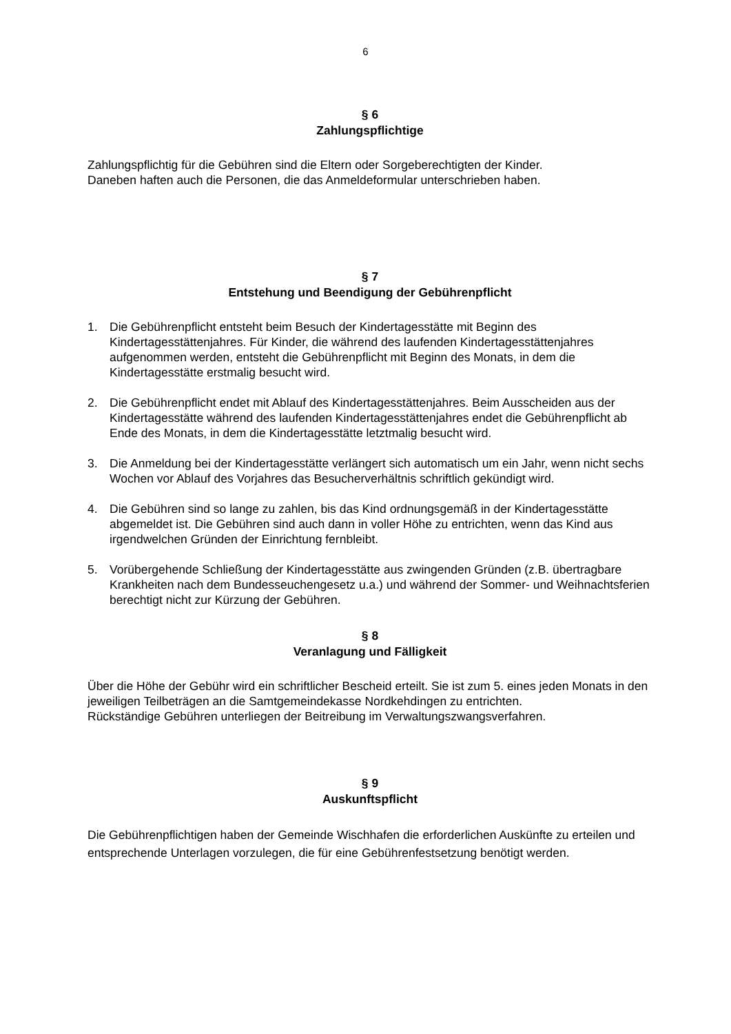6
§ 6
Zahlungspflichtige
Zahlungspflichtig für die Gebühren sind die Eltern oder Sorgeberechtigten der Kinder.
Daneben haften auch die Personen, die das Anmeldeformular unterschrieben haben.
§ 7
Entstehung und Beendigung der Gebührenpflicht
1. Die Gebührenpflicht entsteht beim Besuch der Kindertagesstätte mit Beginn des Kindertagesstättenjahres. Für Kinder, die während des laufenden Kindertagesstättenjahres aufgenommen werden, entsteht die Gebührenpflicht mit Beginn des Monats, in dem die Kindertagesstätte erstmalig besucht wird.
2. Die Gebührenpflicht endet mit Ablauf des Kindertagesstättenjahres. Beim Ausscheiden aus der Kindertagesstätte während des laufenden Kindertagesstättenjahres endet die Gebührenpflicht ab Ende des Monats, in dem die Kindertagesstätte letztmalig besucht wird.
3. Die Anmeldung bei der Kindertagesstätte verlängert sich automatisch um ein Jahr, wenn nicht sechs Wochen vor Ablauf des Vorjahres das Besucherverhältnis schriftlich gekündigt wird.
4. Die Gebühren sind so lange zu zahlen, bis das Kind ordnungsgemäß in der Kindertagesstätte abgemeldet ist. Die Gebühren sind auch dann in voller Höhe zu entrichten, wenn das Kind aus irgendwelchen Gründen der Einrichtung fernbleibt.
5. Vorübergehende Schließung der Kindertagesstätte aus zwingenden Gründen (z.B. übertragbare Krankheiten nach dem Bundesseuchengesetz u.a.) und während der Sommer- und Weihnachtsferien berechtigt nicht zur Kürzung der Gebühren.
§ 8
Veranlagung und Fälligkeit
Über die Höhe der Gebühr wird ein schriftlicher Bescheid erteilt. Sie ist zum 5. eines jeden Monats in den jeweiligen Teilbeträgen an die Samtgemeindekasse Nordkehdingen zu entrichten.
Rückständige Gebühren unterliegen der Beitreibung im Verwaltungszwangsverfahren.
§ 9
Auskunftspflicht
Die Gebührenpflichtigen haben der Gemeinde Wischhafen die erforderlichen Auskünfte zu erteilen und entsprechende Unterlagen vorzulegen, die für eine Gebührenfestsetzung benötigt werden.